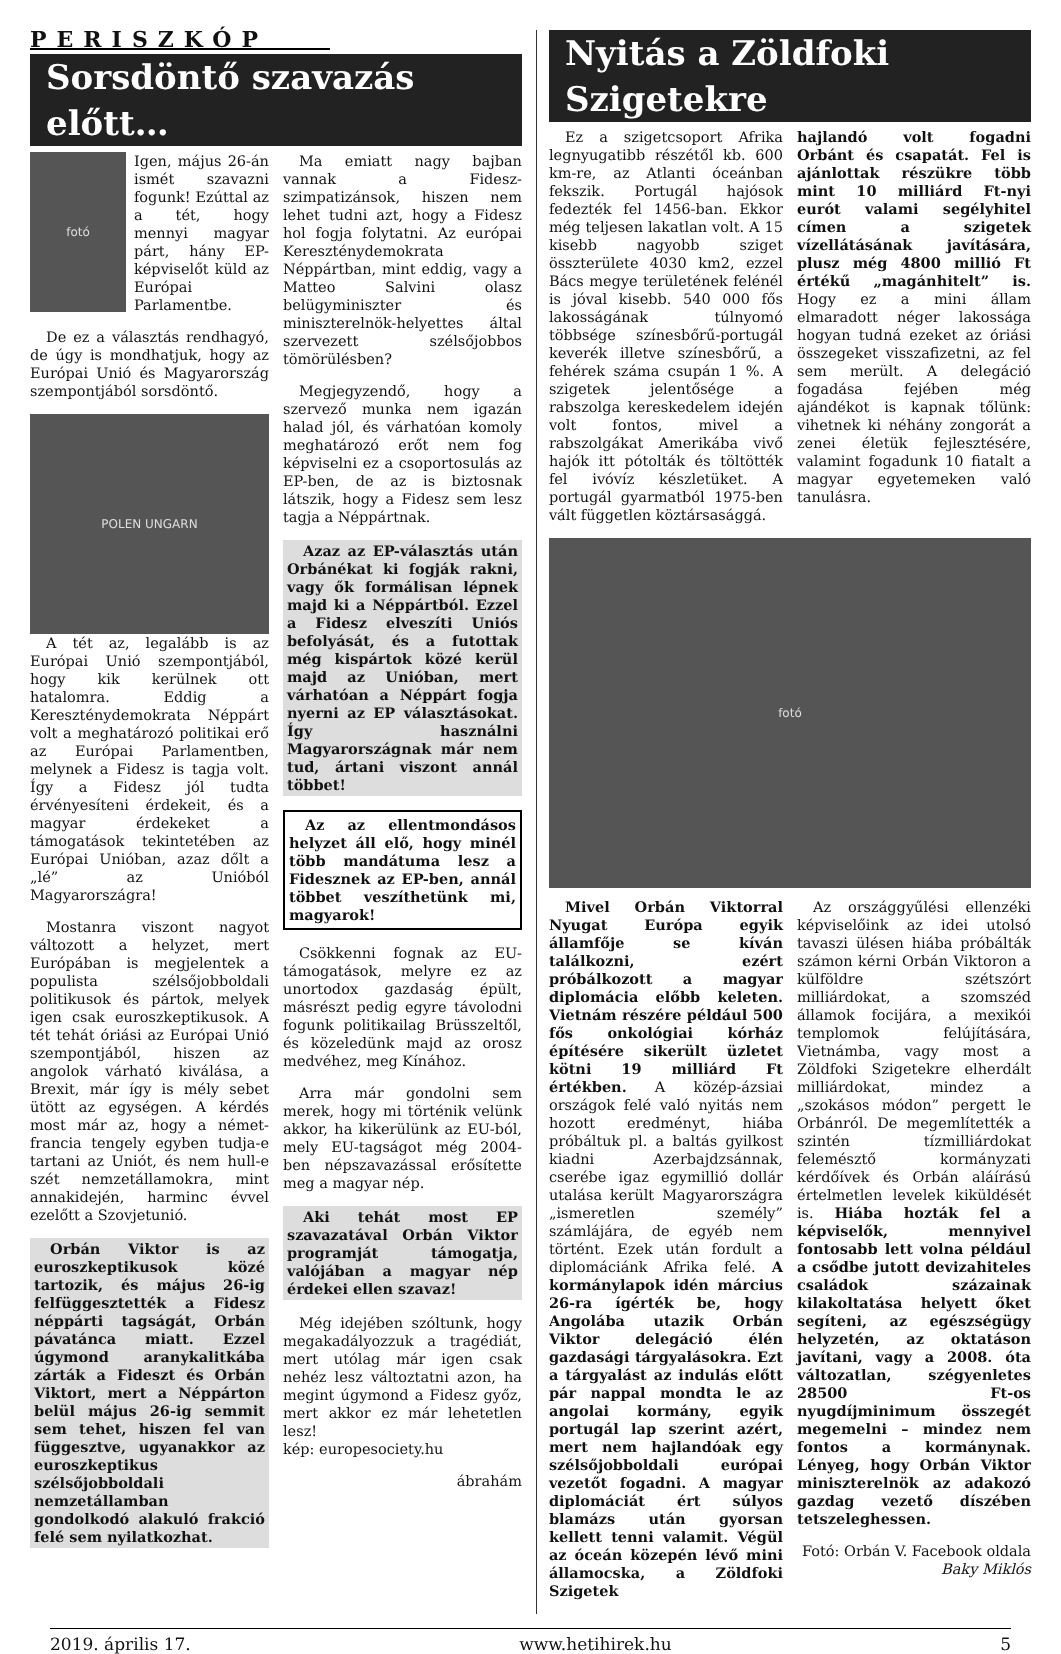PERISZKÓP
Sorsdöntő szavazás előtt…
fotó
Igen, május 26-án ismét szavazni fogunk! Ezúttal az a tét, hogy mennyi magyar párt, hány EP-képviselőt küld az Európai Parlamentbe.
De ez a választás rendhagyó, de úgy is mondhatjuk, hogy az Európai Unió és Magyarország szempontjából sorsdöntő.
POLEN UNGARN
A tét az, legalább is az Európai Unió szempontjából, hogy kik kerülnek ott hatalomra. Eddig a Kereszténydemokrata Néppárt volt a meghatározó politikai erő az Európai Parlamentben, melynek a Fidesz is tagja volt. Így a Fidesz jól tudta érvényesíteni érdekeit, és a magyar érdekeket a támogatások tekintetében az Európai Unióban, azaz dőlt a „lé” az Unióból Magyarországra!
Mostanra viszont nagyot változott a helyzet, mert Európában is megjelentek a populista szélsőjobboldali politikusok és pártok, melyek igen csak euroszkeptikusok. A tét tehát óriási az Európai Unió szempontjából, hiszen az angolok várható kiválása, a Brexit, már így is mély sebet ütött az egységen. A kérdés most már az, hogy a német-francia tengely egyben tudja-e tartani az Uniót, és nem hull-e szét nemzetállamokra, mint annakidején, harminc évvel ezelőtt a Szovjetunió.
Orbán Viktor is az euroszkeptikusok közé tartozik, és május 26-ig felfüggesztették a Fidesz néppárti tagságát, Orbán pávatánca miatt. Ezzel úgymond aranykalitkába zárták a Fideszt és Orbán Viktort, mert a Néppárton belül május 26-ig semmit sem tehet, hiszen fel van függesztve, ugyanakkor az euroszkeptikus szélsőjobboldali nemzetállamban gondolkodó alakuló frakció felé sem nyilatkozhat.
Ma emiatt nagy bajban vannak a Fidesz-szimpatizánsok, hiszen nem lehet tudni azt, hogy a Fidesz hol fogja folytatni. Az európai Kereszténydemokrata Néppártban, mint eddig, vagy a Matteo Salvini olasz belügyminiszter és miniszterelnök-helyettes által szervezett szélsőjobbos tömörülésben?
Megjegyzendő, hogy a szervező munka nem igazán halad jól, és várhatóan komoly meghatározó erőt nem fog képviselni ez a csoportosulás az EP-ben, de az is biztosnak látszik, hogy a Fidesz sem lesz tagja a Néppártnak.
Azaz az EP-választás után Orbánékat ki fogják rakni, vagy ők formálisan lépnek majd ki a Néppártból. Ezzel a Fidesz elveszíti Uniós befolyását, és a futottak még kispártok közé kerül majd az Unióban, mert várhatóan a Néppárt fogja nyerni az EP választásokat. Így használni Magyarországnak már nem tud, ártani viszont annál többet!
Az az ellentmondásos helyzet áll elő, hogy minél több mandátuma lesz a Fidesznek az EP-ben, annál többet veszíthetünk mi, magyarok!
Csökkenni fognak az EU-támogatások, melyre ez az unortodox gazdaság épült, másrészt pedig egyre távolodni fogunk politikailag Brüsszeltől, és közeledünk majd az orosz medvéhez, meg Kínához.
Arra már gondolni sem merek, hogy mi történik velünk akkor, ha kikerülünk az EU-ból, mely EU-tagságot még 2004-ben népszavazással erősítette meg a magyar nép.
Aki tehát most EP szavazatával Orbán Viktor programját támogatja, valójában a magyar nép érdekei ellen szavaz!
Még idejében szóltunk, hogy megakadályozzuk a tragédiát, mert utólag már igen csak nehéz lesz változtatni azon, ha megint úgymond a Fidesz győz, mert akkor ez már lehetetlen lesz!
kép: europesociety.hu
ábrahám
Nyitás a Zöldfoki Szigetekre
Ez a szigetcsoport Afrika legnyugatibb részétől kb. 600 km-re, az Atlanti óceánban fekszik. Portugál hajósok fedezték fel 1456-ban. Ekkor még teljesen lakatlan volt. A 15 kisebb nagyobb sziget összterülete 4030 km2, ezzel Bács megye területének felénél is jóval kisebb. 540 000 fős lakosságának túlnyomó többsége színesbőrű-portugál keverék illetve színesbőrű, a fehérek száma csupán 1 %. A szigetek jelentősége a rabszolga kereskedelem idején volt fontos, mivel a rabszolgákat Amerikába vivő hajók itt pótolták és töltötték fel ivóvíz készletüket. A portugál gyarmatból 1975-ben vált független köztársasággá.
hajlandó volt fogadni Orbánt és csapatát. Fel is ajánlottak részükre több mint 10 milliárd Ft-nyi eurót valami segélyhitel címen a szigetek vízellátásának javítására, plusz még 4800 millió Ft értékű „magánhitelt” is. Hogy ez a mini állam elmaradott néger lakossága hogyan tudná ezeket az óriási összegeket visszafizetni, az fel sem merült. A delegáció fogadása fejében még ajándékot is kapnak tőlünk: vihetnek ki néhány zongorát a zenei életük fejlesztésére, valamint fogadunk 10 fiatalt a magyar egyetemeken való tanulásra.
fotó
Mivel Orbán Viktorral Nyugat Európa egyik államfője se kíván találkozni, ezért próbálkozott a magyar diplomácia előbb keleten. Vietnám részére például 500 fős onkológiai kórház építésére sikerült üzletet kötni 19 milliárd Ft értékben. A közép-ázsiai országok felé való nyitás nem hozott eredményt, hiába próbáltuk pl. a baltás gyilkost kiadni Azerbajdzsánnak, cserébe igaz egymillió dollár utalása került Magyarországra „ismeretlen személy” számlájára, de egyéb nem történt. Ezek után fordult a diplomáciánk Afrika felé. A kormánylapok idén március 26-ra ígérték be, hogy Angolába utazik Orbán Viktor delegáció élén gazdasági tárgyalásokra. Ezt a tárgyalást az indulás előtt pár nappal mondta le az angolai kormány, egyik portugál lap szerint azért, mert nem hajlandóak egy szélsőjobboldali európai vezetőt fogadni. A magyar diplomáciát ért súlyos blamázs után gyorsan kellett tenni valamit. Végül az óceán közepén lévő mini államocska, a Zöldfoki Szigetek
Az országgyűlési ellenzéki képviselőink az idei utolsó tavaszi ülésen hiába próbálták számon kérni Orbán Viktoron a külföldre szétszórt milliárdokat, a szomszéd államok focijára, a mexikói templomok felújítására, Vietnámba, vagy most a Zöldfoki Szigetekre elherdált milliárdokat, mindez a „szokásos módon” pergett le Orbánról. De megemlítették a szintén tízmilliárdokat felemésztő kormányzati kérdőívek és Orbán aláírású értelmetlen levelek kiküldését is. Hiába hozták fel a képviselők, mennyivel fontosabb lett volna például a csődbe jutott devizahiteles családok százainak kilakoltatása helyett őket segíteni, az egészségügy helyzetén, az oktatáson javítani, vagy a 2008. óta változatlan, szégyenletes 28500 Ft-os nyugdíjminimum összegét megemelni – mindez nem fontos a kormánynak. Lényeg, hogy Orbán Viktor miniszterelnök az adakozó gazdag vezető díszében tetszeleghessen.
Fotó: Orbán V. Facebook oldala
Baky Miklós
2019. április 17. www.hetihirek.hu 5